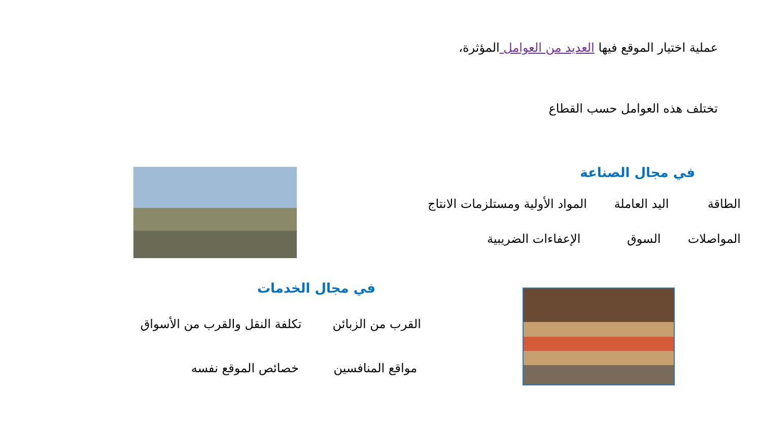عملية اختيار الموقع فيها العديد من العوامل المؤثرة،
تختلف هذه العوامل حسب القطاع
في مجال الصناعة
الطاقة اليد العاملة المواد الأولية ومستلزمات الانتاج
المواصلات السوق الإعفاءات الضريبية
في مجال الخدمات
القرب من الزبائن تكلفة النقل والقرب من الأسواق
مواقع المنافسين خصائص الموقع نفسه